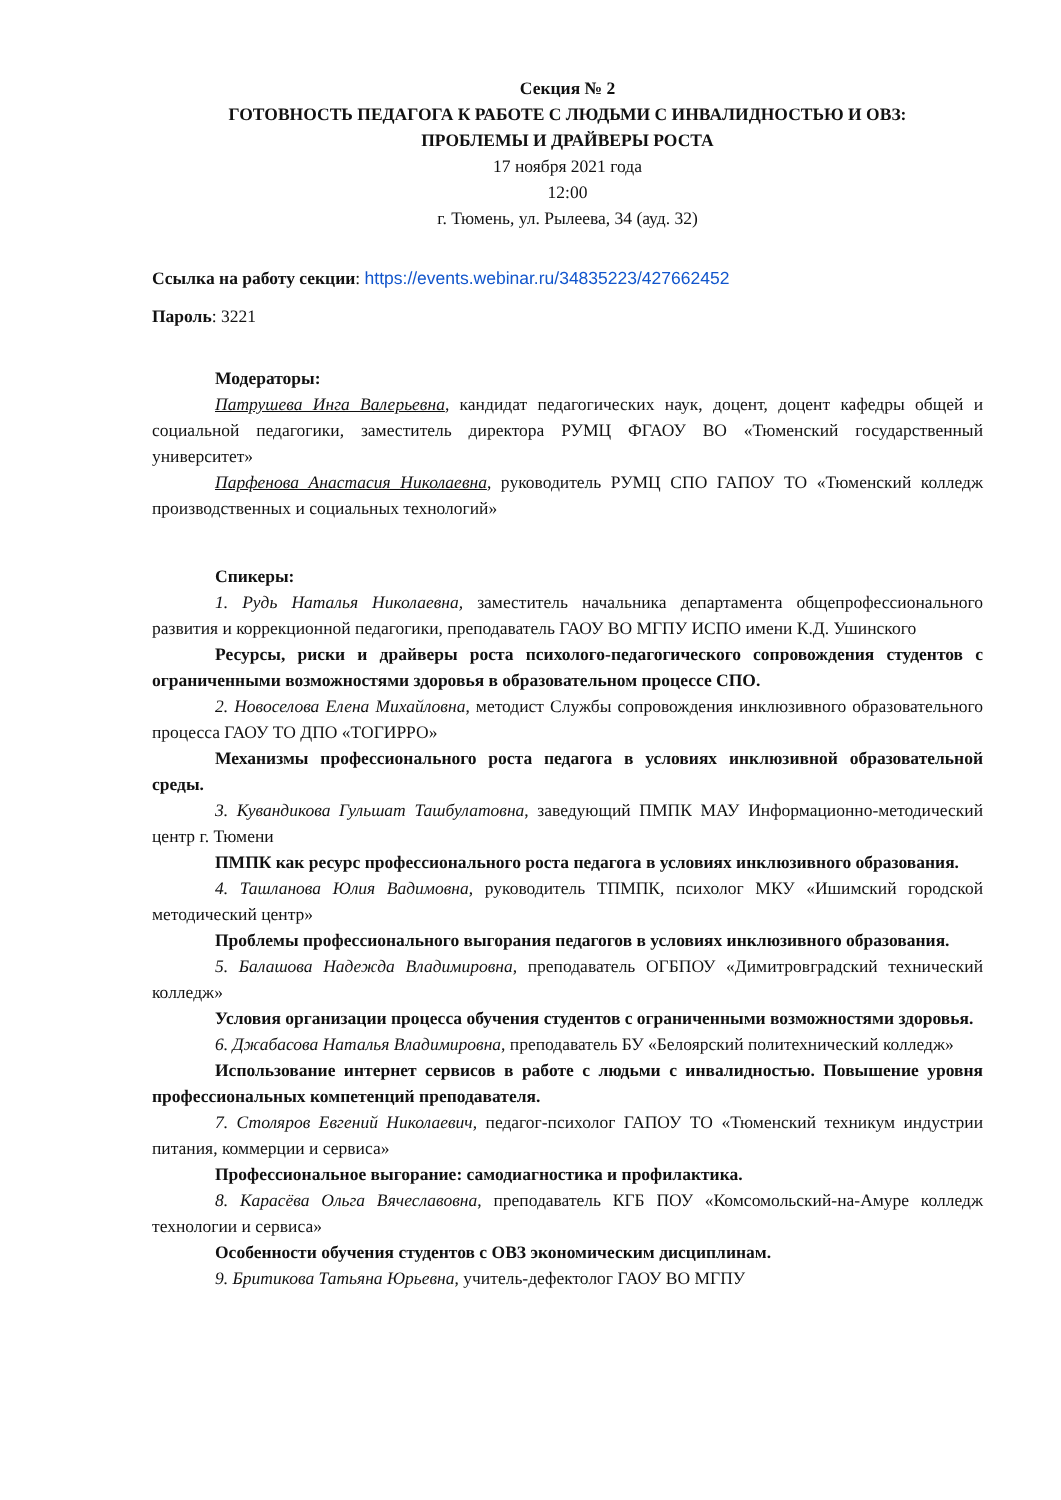Секция № 2
ГОТОВНОСТЬ ПЕДАГОГА К РАБОТЕ С ЛЮДЬМИ С ИНВАЛИДНОСТЬЮ И ОВЗ:
ПРОБЛЕМЫ И ДРАЙВЕРЫ РОСТА
17 ноября 2021 года
12:00
г. Тюмень, ул. Рылеева, 34 (ауд. 32)
Ссылка на работу секции: https://events.webinar.ru/34835223/427662452
Пароль: 3221
Модераторы:
Патрушева Инга Валерьевна, кандидат педагогических наук, доцент, доцент кафедры общей и социальной педагогики, заместитель директора РУМЦ ФГАОУ ВО «Тюменский государственный университет»
Парфенова Анастасия Николаевна, руководитель РУМЦ СПО ГАПОУ ТО «Тюменский колледж производственных и социальных технологий»
Спикеры:
1. Рудь Наталья Николаевна, заместитель начальника департамента общепрофессионального развития и коррекционной педагогики, преподаватель ГАОУ ВО МГПУ ИСПО имени К.Д. Ушинского
Ресурсы, риски и драйверы роста психолого-педагогического сопровождения студентов с ограниченными возможностями здоровья в образовательном процессе СПО.
2. Новоселова Елена Михайловна, методист Службы сопровождения инклюзивного образовательного процесса ГАОУ ТО ДПО «ТОГИРРО»
Механизмы профессионального роста педагога в условиях инклюзивной образовательной среды.
3. Кувандикова Гульшат Ташбулатовна, заведующий ПМПК МАУ Информационно-методический центр г. Тюмени
ПМПК как ресурс профессионального роста педагога в условиях инклюзивного образования.
4. Ташланова Юлия Вадимовна, руководитель ТПМПК, психолог МКУ «Ишимский городской методический центр»
Проблемы профессионального выгорания педагогов в условиях инклюзивного образования.
5. Балашова Надежда Владимировна, преподаватель ОГБПОУ «Димитровградский технический колледж»
Условия организации процесса обучения студентов с ограниченными возможностями здоровья.
6. Джабасова Наталья Владимировна, преподаватель БУ «Белоярский политехнический колледж»
Использование интернет сервисов в работе с людьми с инвалидностью. Повышение уровня профессиональных компетенций преподавателя.
7. Столяров Евгений Николаевич, педагог-психолог ГАПОУ ТО «Тюменский техникум индустрии питания, коммерции и сервиса»
Профессиональное выгорание: самодиагностика и профилактика.
8. Карасёва Ольга Вячеславовна, преподаватель КГБ ПОУ «Комсомольский-на-Амуре колледж технологии и сервиса»
Особенности обучения студентов с ОВЗ экономическим дисциплинам.
9. Бритикова Татьяна Юрьевна, учитель-дефектолог ГАОУ ВО МГПУ